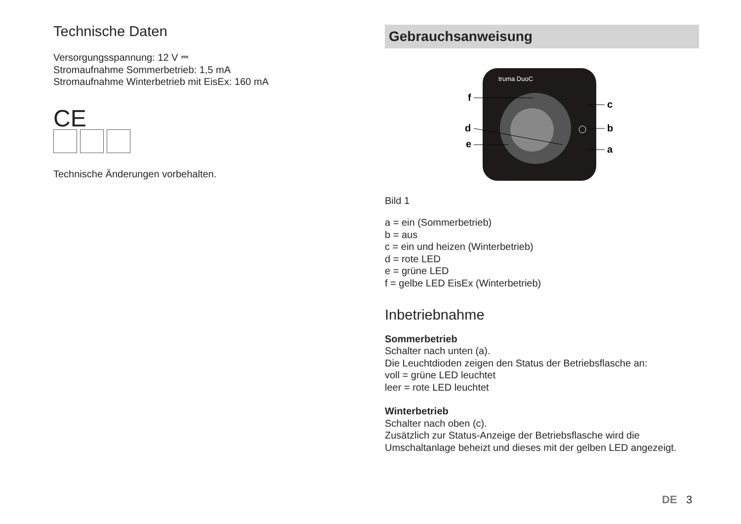Technische Daten
Versorgungsspannung: 12 V ⎓
Stromaufnahme Sommerbetrieb: 1,5 mA
Stromaufnahme Winterbetrieb mit EisEx: 160 mA
CE
Technische Änderungen vorbehalten.
Gebrauchsanweisung
truma DuoC
f
d
e
c
b
a
Bild 1
a = ein (Sommerbetrieb)
b = aus
c = ein und heizen (Winterbetrieb)
d = rote LED
e = grüne LED
f = gelbe LED EisEx (Winterbetrieb)
Inbetriebnahme
Sommerbetrieb
Schalter nach unten (a).
Die Leuchtdioden zeigen den Status der Betriebsflasche an:
voll = grüne LED leuchtet
leer = rote LED leuchtet
Winterbetrieb
Schalter nach oben (c).
Zusätzlich zur Status-Anzeige der Betriebsflasche wird die Umschaltanlage beheizt und dieses mit der gelben LED angezeigt.
DE 3